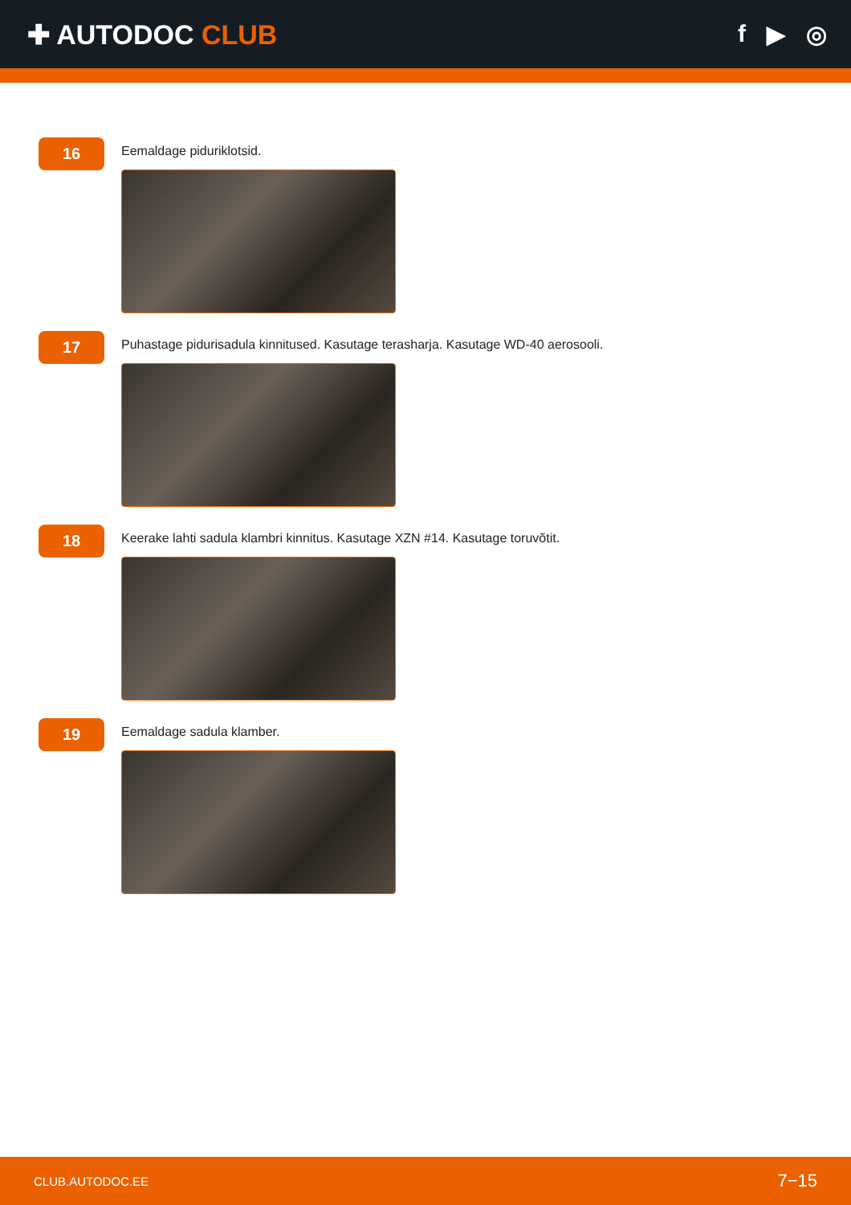✚ AUTODOC CLUB f ▶ ◎
16
Eemaldage piduriklotsid.
17
Puhastage pidurisadula kinnitused. Kasutage terasharja. Kasutage WD-40 aerosooli.
18
Keerake lahti sadula klambri kinnitus. Kasutage XZN #14. Kasutage toruvõtit.
19
Eemaldage sadula klamber.
CLUB.AUTODOC.EE 7−15